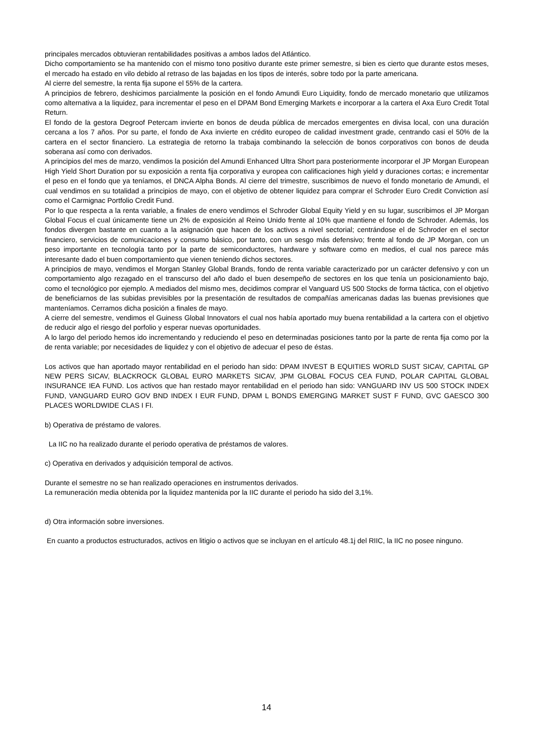principales mercados obtuvieran rentabilidades positivas a ambos lados del Atlántico.
Dicho comportamiento se ha mantenido con el mismo tono positivo durante este primer semestre, si bien es cierto que durante estos meses, el mercado ha estado en vilo debido al retraso de las bajadas en los tipos de interés, sobre todo por la parte americana.
Al cierre del semestre, la renta fija supone el 55% de la cartera.
A principios de febrero, deshicimos parcialmente la posición en el fondo Amundi Euro Liquidity, fondo de mercado monetario que utilizamos como alternativa a la liquidez, para incrementar el peso en el DPAM Bond Emerging Markets e incorporar a la cartera el Axa Euro Credit Total Return.
El fondo de la gestora Degroof Petercam invierte en bonos de deuda pública de mercados emergentes en divisa local, con una duración cercana a los 7 años. Por su parte, el fondo de Axa invierte en crédito europeo de calidad investment grade, centrando casi el 50% de la cartera en el sector financiero. La estrategia de retorno la trabaja combinando la selección de bonos corporativos con bonos de deuda soberana así como con derivados.
A principios del mes de marzo, vendimos la posición del Amundi Enhanced Ultra Short para posteriormente incorporar el JP Morgan European High Yield Short Duration por su exposición a renta fija corporativa y europea con calificaciones high yield y duraciones cortas; e incrementar el peso en el fondo que ya teníamos, el DNCA Alpha Bonds. Al cierre del trimestre, suscribimos de nuevo el fondo monetario de Amundi, el cual vendimos en su totalidad a principios de mayo, con el objetivo de obtener liquidez para comprar el Schroder Euro Credit Conviction así como el Carmignac Portfolio Credit Fund.
Por lo que respecta a la renta variable, a finales de enero vendimos el Schroder Global Equity Yield y en su lugar, suscribimos el JP Morgan Global Focus el cual únicamente tiene un 2% de exposición al Reino Unido frente al 10% que mantiene el fondo de Schroder. Además, los fondos divergen bastante en cuanto a la asignación que hacen de los activos a nivel sectorial; centrándose el de Schroder en el sector financiero, servicios de comunicaciones y consumo básico, por tanto, con un sesgo más defensivo; frente al fondo de JP Morgan, con un peso importante en tecnología tanto por la parte de semiconductores, hardware y software como en medios, el cual nos parece más interesante dado el buen comportamiento que vienen teniendo dichos sectores.
A principios de mayo, vendimos el Morgan Stanley Global Brands, fondo de renta variable caracterizado por un carácter defensivo y con un comportamiento algo rezagado en el transcurso del año dado el buen desempeño de sectores en los que tenía un posicionamiento bajo, como el tecnológico por ejemplo. A mediados del mismo mes, decidimos comprar el Vanguard US 500 Stocks de forma táctica, con el objetivo de beneficiarnos de las subidas previsibles por la presentación de resultados de compañías americanas dadas las buenas previsiones que manteníamos. Cerramos dicha posición a finales de mayo.
A cierre del semestre, vendimos el Guiness Global Innovators el cual nos había aportado muy buena rentabilidad a la cartera con el objetivo de reducir algo el riesgo del porfolio y esperar nuevas oportunidades.
A lo largo del periodo hemos ido incrementando y reduciendo el peso en determinadas posiciones tanto por la parte de renta fija como por la de renta variable; por necesidades de liquidez y con el objetivo de adecuar el peso de éstas.
Los activos que han aportado mayor rentabilidad en el periodo han sido: DPAM INVEST B EQUITIES WORLD SUST SICAV, CAPITAL GP NEW PERS SICAV, BLACKROCK GLOBAL EURO MARKETS SICAV, JPM GLOBAL FOCUS CEA FUND, POLAR CAPITAL GLOBAL INSURANCE IEA FUND. Los activos que han restado mayor rentabilidad en el periodo han sido: VANGUARD INV US 500 STOCK INDEX FUND, VANGUARD EURO GOV BND INDEX I EUR FUND, DPAM L BONDS EMERGING MARKET SUST F FUND, GVC GAESCO 300 PLACES WORLDWIDE CLAS I FI.
b) Operativa de préstamo de valores.
La IIC no ha realizado durante el periodo operativa de préstamos de valores.
c) Operativa en derivados y adquisición temporal de activos.
Durante el semestre no se han realizado operaciones en instrumentos derivados.
La remuneración media obtenida por la liquidez mantenida por la IIC durante el periodo ha sido del 3,1%.
d) Otra información sobre inversiones.
En cuanto a productos estructurados, activos en litigio o activos que se incluyan en el artículo 48.1j del RIIC, la IIC no posee ninguno.
14